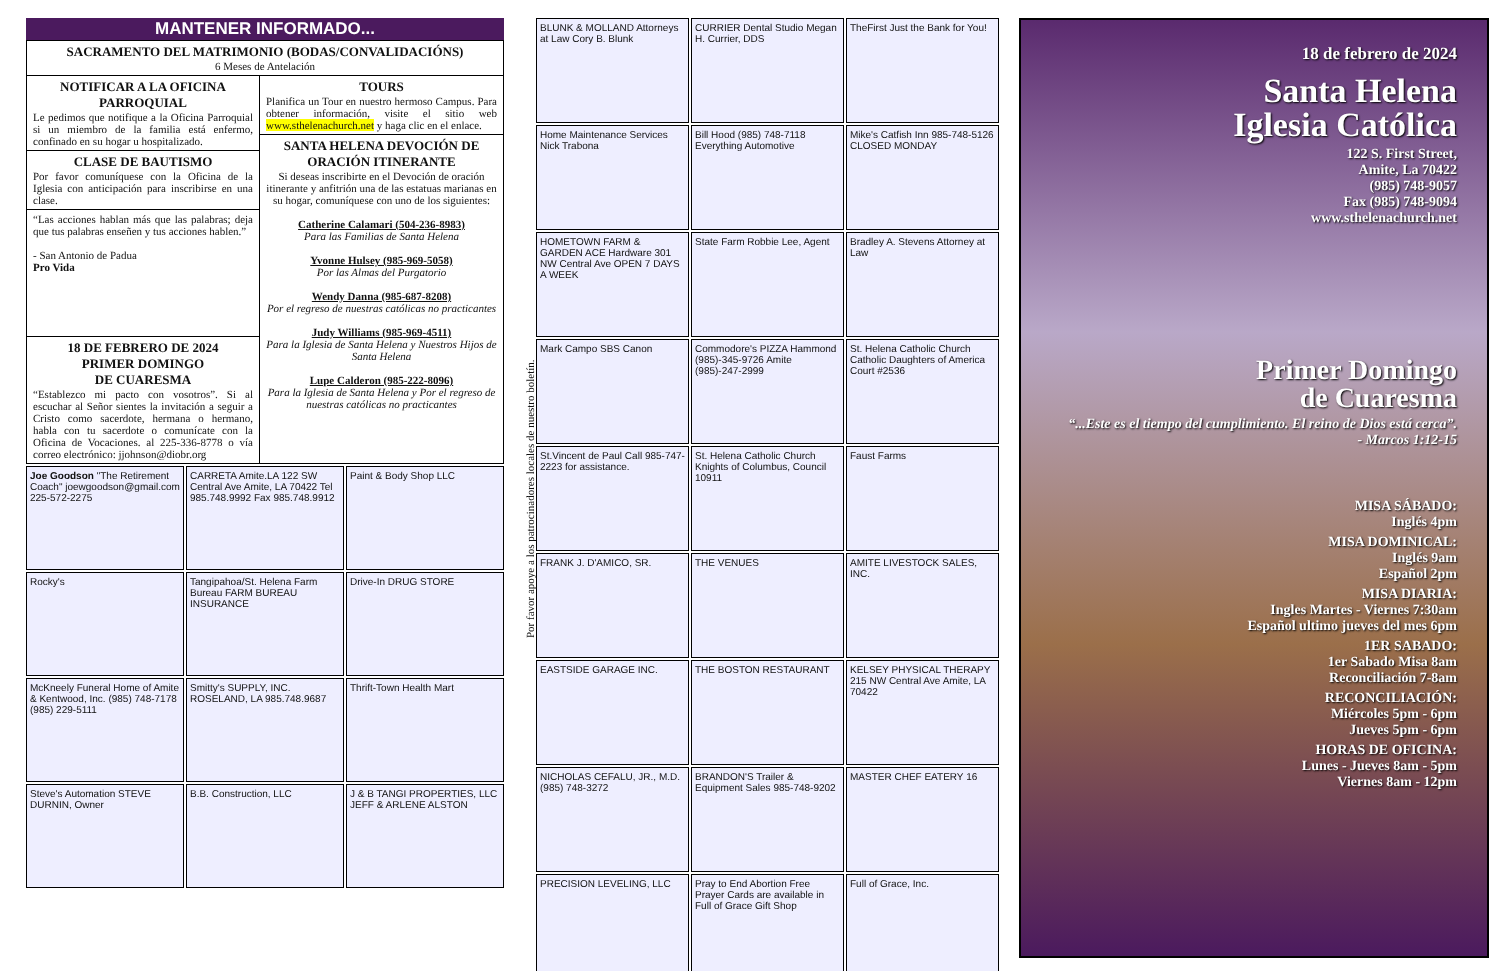MANTENER INFORMADO...
SACRAMENTO DEL MATRIMONIO (BODAS/CONVALIDACIÓNS)
6 Meses de Antelación
NOTIFICAR A LA OFICINA PARROQUIAL
Le pedimos que notifique a la Oficina Parroquial si un miembro de la familia está enfermo, confinado en su hogar u hospitalizado.
CLASE DE BAUTISMO
Por favor comuníquese con la Oficina de la Iglesia con anticipación para inscribirse en una clase.
“Las acciones hablan más que las palabras; deja que tus palabras enseñen y tus acciones hablen.”
- San Antonio de Padua
Pro Vida
18 DE FEBRERO DE 2024
PRIMER DOMINGO
DE CUARESMA
“Establezco mi pacto con vosotros”. Si al escuchar al Señor sientes la invitación a seguir a Cristo como sacerdote, hermana o hermano, habla con tu sacerdote o comunícate con la Oficina de Vocaciones. al 225-336-8778 o vía correo electrónico: jjohnson@diobr.org
TOURS
Planifica un Tour en nuestro hermoso Campus. Para obtener información, visite el sitio web www.sthelenachurch.net y haga clic en el enlace.
SANTA HELENA DEVOCIÓN DE ORACIÓN ITINERANTE
Si deseas inscribirte en el Devoción de oración itinerante y anfitrión una de las estatuas marianas en su hogar, comuníquese con uno de los siguientes:
Catherine Calamari (504-236-8983)
Para las Familias de Santa Helena
Yvonne Hulsey (985-969-5058)
Por las Almas del Purgatorio
Wendy Danna (985-687-8208)
Por el regreso de nuestras católicas no practicantes
Judy Williams (985-969-4511)
Para la Iglesia de Santa Helena y Nuestros Hijos de Santa Helena
Lupe Calderon (985-222-8096)
Para la Iglesia de Santa Helena y Por el regreso de nuestras católicas no practicantes
Joe Goodson "The Retirement Coach" joewgoodson@gmail.com 225-572-2275
CARRETA Amite.LA 122 SW Central Ave Amite, LA 70422 Tel 985.748.9992 Fax 985.748.9912
Paint & Body Shop LLC
Rocky's
Tangipahoa/St. Helena Farm Bureau FARM BUREAU INSURANCE
Drive-In DRUG STORE
McKneely Funeral Home of Amite & Kentwood, Inc. (985) 748-7178 (985) 229-5111
Smitty's SUPPLY, INC. ROSELAND, LA 985.748.9687
Thrift-Town Health Mart
Steve's Automation STEVE DURNIN, Owner
B.B. Construction, LLC
J & B TANGI PROPERTIES, LLC JEFF & ARLENE ALSTON
Por favor apoye a los patrocinadores locales de nuestro boletín.
BLUNK & MOLLAND Attorneys at Law Cory B. Blunk
CURRIER Dental Studio Megan H. Currier, DDS
TheFirst Just the Bank for You!
Home Maintenance Services Nick Trabona
Bill Hood (985) 748-7118 Everything Automotive
Mike's Catfish Inn 985-748-5126 CLOSED MONDAY
HOMETOWN FARM & GARDEN ACE Hardware 301 NW Central Ave OPEN 7 DAYS A WEEK
State Farm Robbie Lee, Agent
Bradley A. Stevens Attorney at Law
Mark Campo SBS Canon
Commodore's PIZZA Hammond (985)-345-9726 Amite (985)-247-2999
St. Helena Catholic Church Catholic Daughters of America Court #2536
St.Vincent de Paul Call 985-747-2223 for assistance.
St. Helena Catholic Church Knights of Columbus, Council 10911
Faust Farms
FRANK J. D'AMICO, SR.
THE VENUES
AMITE LIVESTOCK SALES, INC.
EASTSIDE GARAGE INC.
THE BOSTON RESTAURANT
KELSEY PHYSICAL THERAPY 215 NW Central Ave Amite, LA 70422
NICHOLAS CEFALU, JR., M.D. (985) 748-3272
BRANDON'S Trailer & Equipment Sales 985-748-9202
MASTER CHEF EATERY 16
PRECISION LEVELING, LLC
Pray to End Abortion Free Prayer Cards are available in Full of Grace Gift Shop
Full of Grace, Inc.
18 de febrero de 2024
Santa Helena
Iglesia Católica
122 S. First Street,
Amite, La 70422
(985) 748-9057
Fax (985) 748-9094
www.sthelenachurch.net
Primer Domingo
de Cuaresma
“...Este es el tiempo del cumplimiento. El reino de Dios está cerca”.
- Marcos 1:12-15
MISA SÁBADO:
Inglés 4pm
MISA DOMINICAL:
Inglés 9am
Español 2pm
MISA DIARIA:
Ingles Martes - Viernes 7:30am
Español ultimo jueves del mes 6pm
1ER SABADO:
1er Sabado Misa 8am
Reconciliación 7-8am
RECONCILIACIÓN:
Miércoles 5pm - 6pm
Jueves 5pm - 6pm
HORAS DE OFICINA:
Lunes - Jueves 8am - 5pm
Viernes 8am - 12pm